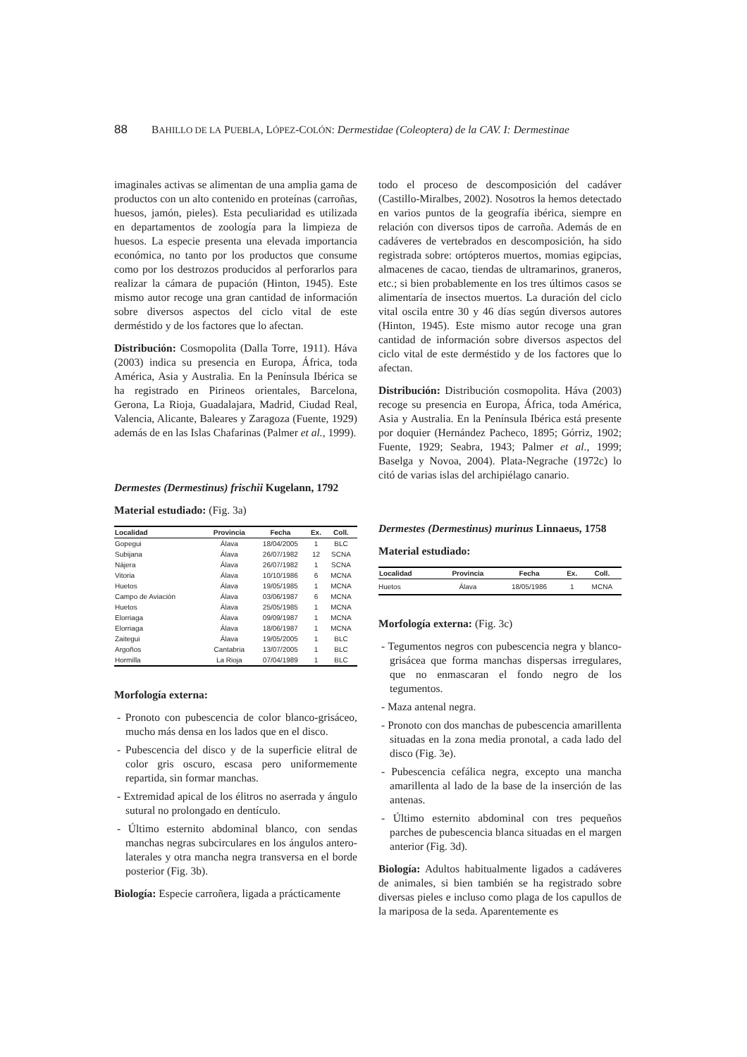88 BAHILLO DE LA PUEBLA, LÓPEZ-COLÓN: Dermestidae (Coleoptera) de la CAV. I: Dermestinae
imaginales activas se alimentan de una amplia gama de productos con un alto contenido en proteínas (carroñas, huesos, jamón, pieles). Esta peculiaridad es utilizada en departamentos de zoología para la limpieza de huesos. La especie presenta una elevada importancia económica, no tanto por los productos que consume como por los destrozos producidos al perforarlos para realizar la cámara de pupación (Hinton, 1945). Este mismo autor recoge una gran cantidad de información sobre diversos aspectos del ciclo vital de este derméstido y de los factores que lo afectan.
Distribución: Cosmopolita (Dalla Torre, 1911). Háva (2003) indica su presencia en Europa, África, toda América, Asia y Australia. En la Península Ibérica se ha registrado en Pirineos orientales, Barcelona, Gerona, La Rioja, Guadalajara, Madrid, Ciudad Real, Valencia, Alicante, Baleares y Zaragoza (Fuente, 1929) además de en las Islas Chafarinas (Palmer et al., 1999).
Dermestes (Dermestinus) frischii Kugelann, 1792
Material estudiado: (Fig. 3a)
| Localidad | Provincia | Fecha | Ex. | Coll. |
| --- | --- | --- | --- | --- |
| Gopegui | Álava | 18/04/2005 | 1 | BLC |
| Subijana | Álava | 26/07/1982 | 12 | SCNA |
| Nájera | Álava | 26/07/1982 | 1 | SCNA |
| Vitoria | Álava | 10/10/1986 | 6 | MCNA |
| Huetos | Álava | 19/05/1985 | 1 | MCNA |
| Campo de Aviación | Álava | 03/06/1987 | 6 | MCNA |
| Huetos | Álava | 25/05/1985 | 1 | MCNA |
| Elorriaga | Álava | 09/09/1987 | 1 | MCNA |
| Elorriaga | Álava | 18/06/1987 | 1 | MCNA |
| Zaitegui | Álava | 19/05/2005 | 1 | BLC |
| Argoños | Cantabria | 13/07/2005 | 1 | BLC |
| Hormilla | La Rioja | 07/04/1989 | 1 | BLC |
Morfología externa:
- Pronoto con pubescencia de color blanco-grisáceo, mucho más densa en los lados que en el disco.
- Pubescencia del disco y de la superficie elitral de color gris oscuro, escasa pero uniformemente repartida, sin formar manchas.
- Extremidad apical de los élitros no aserrada y ángulo sutural no prolongado en dentículo.
- Último esternito abdominal blanco, con sendas manchas negras subcirculares en los ángulos antero-laterales y otra mancha negra transversa en el borde posterior (Fig. 3b).
Biología: Especie carroñera, ligada a prácticamente
todo el proceso de descomposición del cadáver (Castillo-Miralbes, 2002). Nosotros la hemos detectado en varios puntos de la geografía ibérica, siempre en relación con diversos tipos de carroña. Además de en cadáveres de vertebrados en descomposición, ha sido registrada sobre: ortópteros muertos, momias egipcias, almacenes de cacao, tiendas de ultramarinos, graneros, etc.; si bien probablemente en los tres últimos casos se alimentaría de insectos muertos. La duración del ciclo vital oscila entre 30 y 46 días según diversos autores (Hinton, 1945). Este mismo autor recoge una gran cantidad de información sobre diversos aspectos del ciclo vital de este derméstido y de los factores que lo afectan.
Distribución: Distribución cosmopolita. Háva (2003) recoge su presencia en Europa, África, toda América, Asia y Australia. En la Península Ibérica está presente por doquier (Hernández Pacheco, 1895; Górriz, 1902; Fuente, 1929; Seabra, 1943; Palmer et al., 1999; Baselga y Novoa, 2004). Plata-Negrache (1972c) lo citó de varias islas del archipiélago canario.
Dermestes (Dermestinus) murinus Linnaeus, 1758
Material estudiado:
| Localidad | Provincia | Fecha | Ex. | Coll. |
| --- | --- | --- | --- | --- |
| Huetos | Álava | 18/05/1986 | 1 | MCNA |
Morfología externa: (Fig. 3c)
- Tegumentos negros con pubescencia negra y blanco-grisácea que forma manchas dispersas irregulares, que no enmascaran el fondo negro de los tegumentos.
- Maza antenal negra.
- Pronoto con dos manchas de pubescencia amarillenta situadas en la zona media pronotal, a cada lado del disco (Fig. 3e).
- Pubescencia cefálica negra, excepto una mancha amarillenta al lado de la base de la inserción de las antenas.
- Último esternito abdominal con tres pequeños parches de pubescencia blanca situadas en el margen anterior (Fig. 3d).
Biología: Adultos habitualmente ligados a cadáveres de animales, si bien también se ha registrado sobre diversas pieles e incluso como plaga de los capullos de la mariposa de la seda. Aparentemente es